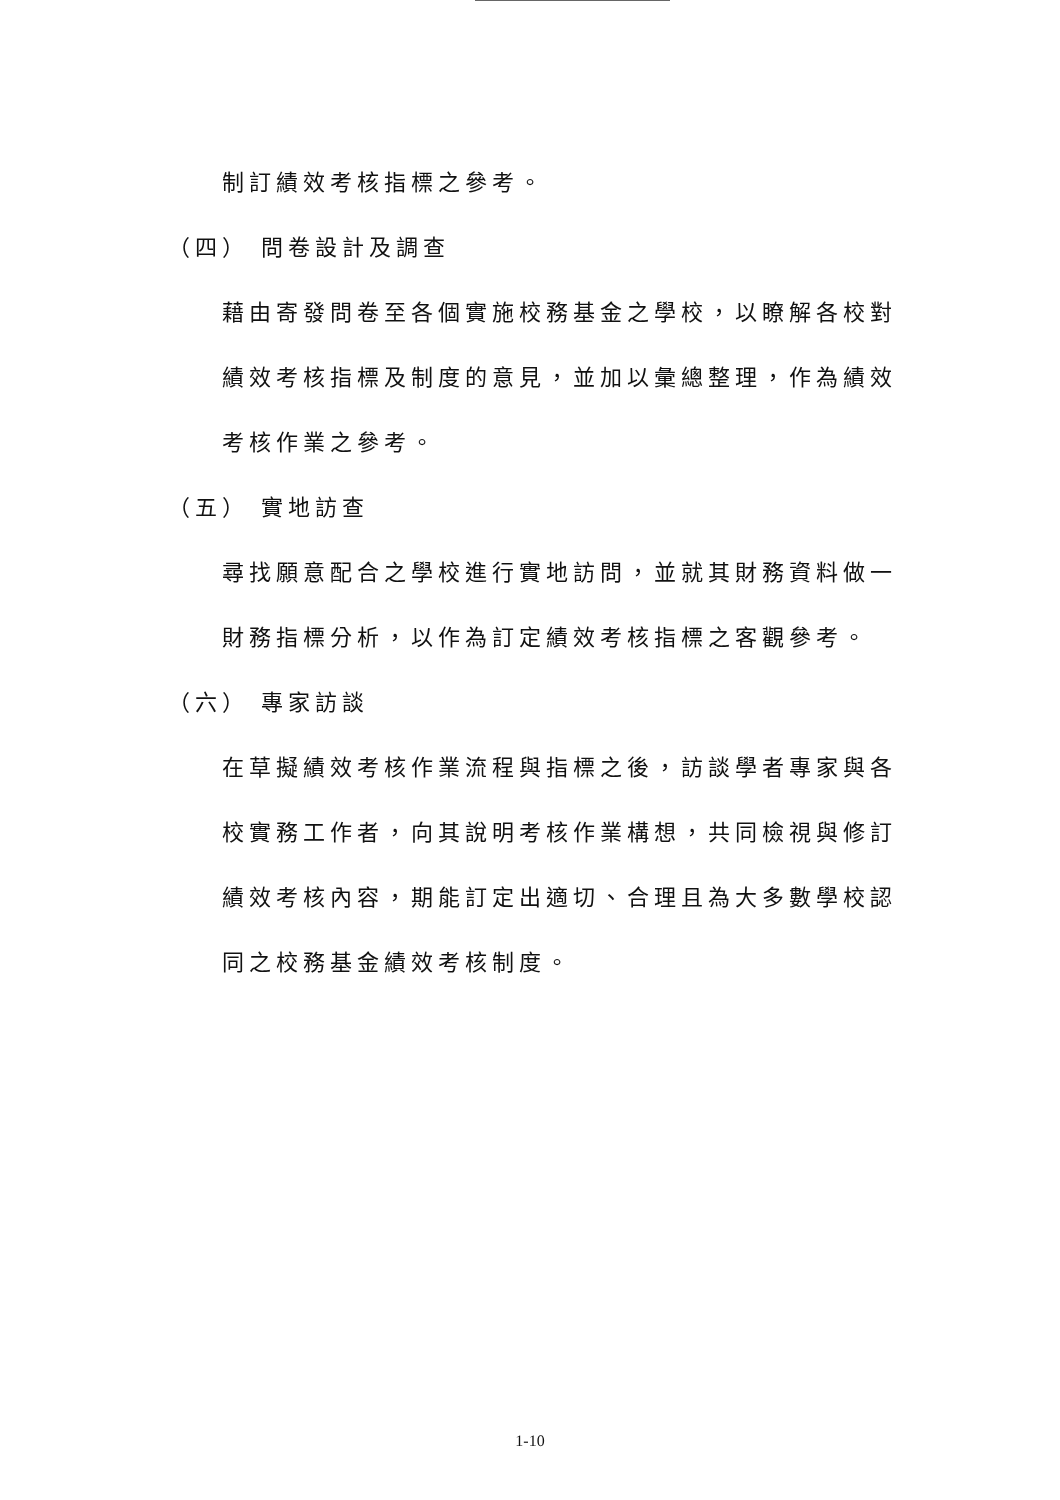制訂績效考核指標之參考。
（四） 問卷設計及調查
藉由寄發問卷至各個實施校務基金之學校，以瞭解各校對績效考核指標及制度的意見，並加以彙總整理，作為績效考核作業之參考。
（五） 實地訪查
尋找願意配合之學校進行實地訪問，並就其財務資料做一財務指標分析，以作為訂定績效考核指標之客觀參考。
（六） 專家訪談
在草擬績效考核作業流程與指標之後，訪談學者專家與各校實務工作者，向其說明考核作業構想，共同檢視與修訂績效考核內容，期能訂定出適切、合理且為大多數學校認同之校務基金績效考核制度。
1-10